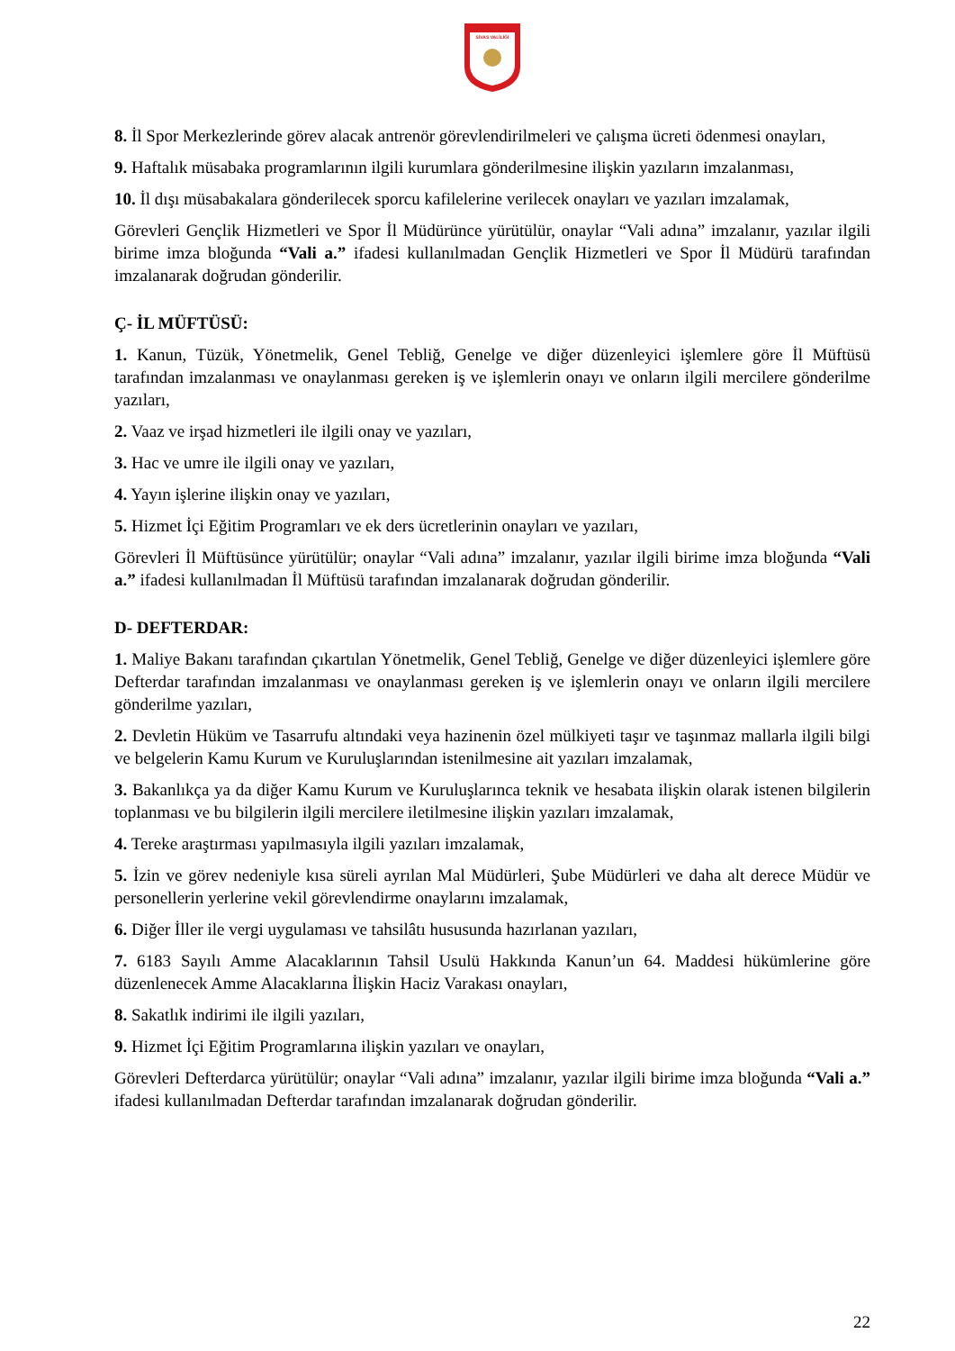SİVAS VALİLİĞİ
8. İl Spor Merkezlerinde görev alacak antrenör görevlendirilmeleri ve çalışma ücreti ödenmesi onayları,
9. Haftalık müsabaka programlarının ilgili kurumlara gönderilmesine ilişkin yazıların imzalanması,
10. İl dışı müsabakalara gönderilecek sporcu kafilelerine verilecek onayları ve yazıları imzalamak,
Görevleri Gençlik Hizmetleri ve Spor İl Müdürünce yürütülür, onaylar “Vali adına” imzalanır, yazılar ilgili birime imza bloğunda “Vali a.” ifadesi kullanılmadan Gençlik Hizmetleri ve Spor İl Müdürü tarafından imzalanarak doğrudan gönderilir.
Ç- İL MÜFTÜSÜ:
1. Kanun, Tüzük, Yönetmelik, Genel Tebliğ, Genelge ve diğer düzenleyici işlemlere göre İl Müftüsü tarafından imzalanması ve onaylanması gereken iş ve işlemlerin onayı ve onların ilgili mercilere gönderilme yazıları,
2. Vaaz ve irşad hizmetleri ile ilgili onay ve yazıları,
3. Hac ve umre ile ilgili onay ve yazıları,
4. Yayın işlerine ilişkin onay ve yazıları,
5. Hizmet İçi Eğitim Programları ve ek ders ücretlerinin onayları ve yazıları,
Görevleri İl Müftüsünce yürütülür; onaylar “Vali adına” imzalanır, yazılar ilgili birime imza bloğunda “Vali a.” ifadesi kullanılmadan İl Müftüsü tarafından imzalanarak doğrudan gönderilir.
D- DEFTERDAR:
1. Maliye Bakanı tarafından çıkartılan Yönetmelik, Genel Tebliğ, Genelge ve diğer düzenleyici işlemlere göre Defterdar tarafından imzalanması ve onaylanması gereken iş ve işlemlerin onayı ve onların ilgili mercilere gönderilme yazıları,
2. Devletin Hüküm ve Tasarrufu altındaki veya hazinenin özel mülkiyeti taşır ve taşınmaz mallarla ilgili bilgi ve belgelerin Kamu Kurum ve Kuruluşlarından istenilmesine ait yazıları imzalamak,
3. Bakanlıkça ya da diğer Kamu Kurum ve Kuruluşlarınca teknik ve hesabata ilişkin olarak istenen bilgilerin toplanması ve bu bilgilerin ilgili mercilere iletilmesine ilişkin yazıları imzalamak,
4. Tereke araştırması yapılmasıyla ilgili yazıları imzalamak,
5. İzin ve görev nedeniyle kısa süreli ayrılan Mal Müdürleri, Şube Müdürleri ve daha alt derece Müdür ve personellerin yerlerine vekil görevlendirme onaylarını imzalamak,
6. Diğer İller ile vergi uygulaması ve tahsilâtı hususunda hazırlanan yazıları,
7. 6183 Sayılı Amme Alacaklarının Tahsil Usulü Hakkında Kanun’un 64. Maddesi hükümlerine göre düzenlenecek Amme Alacaklarına İlişkin Haciz Varakası onayları,
8. Sakatlık indirimi ile ilgili yazıları,
9. Hizmet İçi Eğitim Programlarına ilişkin yazıları ve onayları,
Görevleri Defterdarca yürütülür; onaylar “Vali adına” imzalanır, yazılar ilgili birime imza bloğunda “Vali a.” ifadesi kullanılmadan Defterdar tarafından imzalanarak doğrudan gönderilir.
22